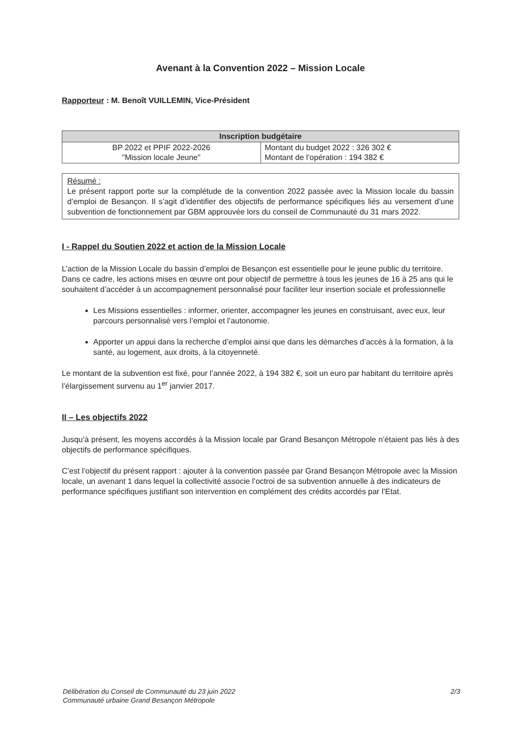Avenant à la Convention 2022 – Mission Locale
Rapporteur : M. Benoît VUILLEMIN, Vice-Président
| Inscription budgétaire | |
| --- | --- |
| BP 2022 et PPIF 2022-2026 "Mission locale Jeune" | Montant du budget 2022 : 326 302 € Montant de l’opération : 194 382 € |
Résumé :
Le présent rapport porte sur la complétude de la convention 2022 passée avec la Mission locale du bassin d’emploi de Besançon. Il s’agit d’identifier des objectifs de performance spécifiques liés au versement d’une subvention de fonctionnement par GBM approuvée lors du conseil de Communauté du 31 mars 2022.
I - Rappel du Soutien 2022 et action de la Mission Locale
L’action de la Mission Locale du bassin d’emploi de Besançon est essentielle pour le jeune public du territoire. Dans ce cadre, les actions mises en œuvre ont pour objectif de permettre à tous les jeunes de 16 à 25 ans qui le souhaitent d’accéder à un accompagnement personnalisé pour faciliter leur insertion sociale et professionnelle
Les Missions essentielles : informer, orienter, accompagner les jeunes en construisant, avec eux, leur parcours personnalisé vers l’emploi et l’autonomie.
Apporter un appui dans la recherche d’emploi ainsi que dans les démarches d’accès à la formation, à la santé, au logement, aux droits, à la citoyenneté.
Le montant de la subvention est fixé, pour l’année 2022, à 194 382 €, soit un euro par habitant du territoire après l’élargissement survenu au 1<sup>er</sup> janvier 2017.
II – Les objectifs 2022
Jusqu’à présent, les moyens accordés à la Mission locale par Grand Besançon Métropole n’étaient pas liés à des objectifs de performance spécifiques.
C’est l’objectif du présent rapport : ajouter à la convention passée par Grand Besançon Métropole avec la Mission locale, un avenant 1 dans lequel la collectivité associe l’octroi de sa subvention annuelle à des indicateurs de performance spécifiques justifiant son intervention en complément des crédits accordés par l’Etat.
Délibération du Conseil de Communauté du 23 juin 2022
Communauté urbaine Grand Besançon Métropole
2/3